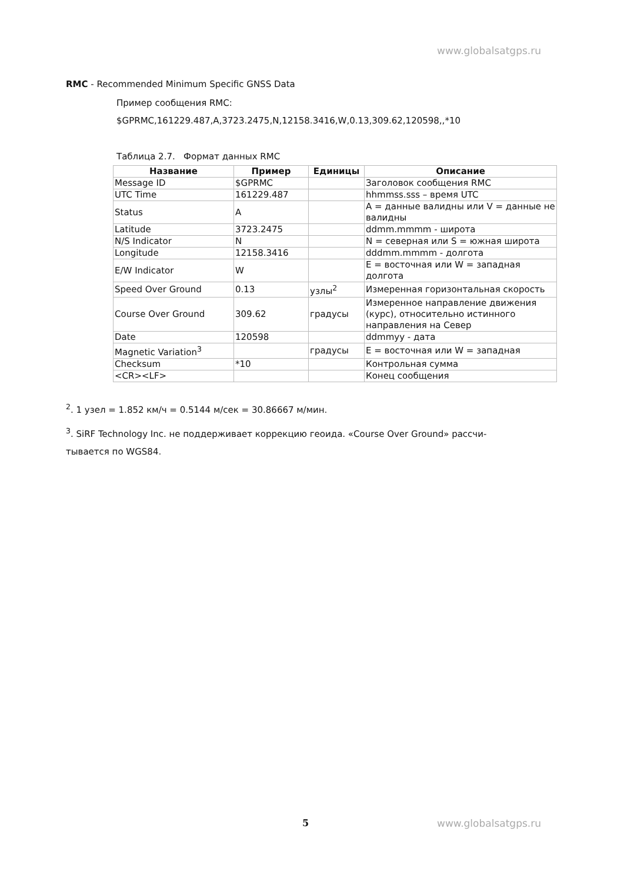www.globalsatgps.ru
RMC - Recommended Minimum Specific GNSS Data
Пример сообщения RMC:
$GPRMC,161229.487,A,3723.2475,N,12158.3416,W,0.13,309.62,120598,,*10
Таблица 2.7. Формат данных RMC
| Название | Пример | Единицы | Описание |
| --- | --- | --- | --- |
| Message ID | $GPRMC | | Заголовок сообщения RMC |
| UTC Time | 161229.487 | | hhmmss.sss – время UTC |
| Status | A | | A = данные валидны или V = данные не валидны |
| Latitude | 3723.2475 | | ddmm.mmmm - широта |
| N/S Indicator | N | | N = северная или S = южная широта |
| Longitude | 12158.3416 | | dddmm.mmmm - долгота |
| E/W Indicator | W | | E = восточная или W = западная долгота |
| Speed Over Ground | 0.13 | узлы<sup>2</sup> | Измеренная горизонтальная скорость |
| Course Over Ground | 309.62 | градусы | Измеренное направление движения (курс), относительно истинного направления на Север |
| Date | 120598 | | ddmmyy - дата |
| Magnetic Variation<sup>3</sup> | | градусы | E = восточная или W = западная |
| Checksum | *10 | | Контрольная сумма |
| <CR><LF> | | | Конец сообщения |
<sup>2</sup>. 1 узел = 1.852 км/ч = 0.5144 м/сек = 30.86667 м/мин.
<sup>3</sup>. SiRF Technology Inc. не поддерживает коррекцию геоида. «Course Over Ground» рассчи-
тывается по WGS84.
5 www.globalsatgps.ru